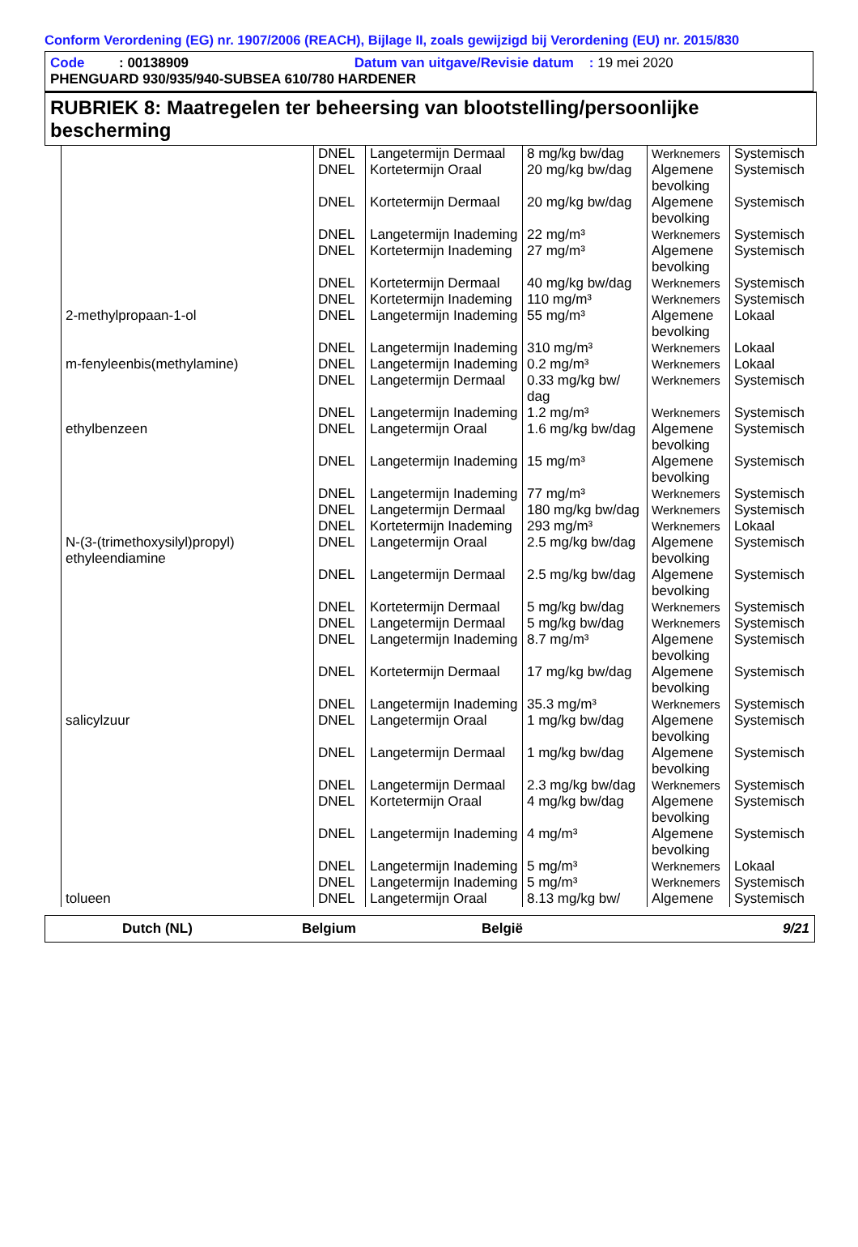Conform Verordening (EG) nr. 1907/2006 (REACH), Bijlage II, zoals gewijzigd bij Verordening (EU) nr. 2015/830
Code : 00138909 Datum van uitgave/Revisie datum : 19 mei 2020
PHENGUARD 930/935/940-SUBSEA 610/780 HARDENER
RUBRIEK 8: Maatregelen ter beheersing van blootstelling/persoonlijke bescherming
| | DNEL | Langetermijn Dermaal | 8 mg/kg bw/dag | Werknemers | Systemisch |
| | DNEL | Kortetermijn Oraal | 20 mg/kg bw/dag | Algemene bevolking | Systemisch |
| | DNEL | Kortetermijn Dermaal | 20 mg/kg bw/dag | Algemene bevolking | Systemisch |
| | DNEL | Langetermijn Inademing | 22 mg/m³ | Werknemers | Systemisch |
| | DNEL | Kortetermijn Inademing | 27 mg/m³ | Algemene bevolking | Systemisch |
| | DNEL | Kortetermijn Dermaal | 40 mg/kg bw/dag | Werknemers | Systemisch |
| | DNEL | Kortetermijn Inademing | 110 mg/m³ | Werknemers | Systemisch |
| 2-methylpropaan-1-ol | DNEL | Langetermijn Inademing | 55 mg/m³ | Algemene bevolking | Lokaal |
| | DNEL | Langetermijn Inademing | 310 mg/m³ | Werknemers | Lokaal |
| m-fenyleenbis(methylamine) | DNEL | Langetermijn Inademing | 0.2 mg/m³ | Werknemers | Lokaal |
| | DNEL | Langetermijn Dermaal | 0.33 mg/kg bw/ dag | Werknemers | Systemisch |
| | DNEL | Langetermijn Inademing | 1.2 mg/m³ | Werknemers | Systemisch |
| ethylbenzeen | DNEL | Langetermijn Oraal | 1.6 mg/kg bw/dag | Algemene bevolking | Systemisch |
| | DNEL | Langetermijn Inademing | 15 mg/m³ | Algemene bevolking | Systemisch |
| | DNEL | Langetermijn Inademing | 77 mg/m³ | Werknemers | Systemisch |
| | DNEL | Langetermijn Dermaal | 180 mg/kg bw/dag | Werknemers | Systemisch |
| | DNEL | Kortetermijn Inademing | 293 mg/m³ | Werknemers | Lokaal |
| N-(3-(trimethoxysilyl)propyl) ethyleendiamine | DNEL | Langetermijn Oraal | 2.5 mg/kg bw/dag | Algemene bevolking | Systemisch |
| | DNEL | Langetermijn Dermaal | 2.5 mg/kg bw/dag | Algemene bevolking | Systemisch |
| | DNEL | Kortetermijn Dermaal | 5 mg/kg bw/dag | Werknemers | Systemisch |
| | DNEL | Langetermijn Dermaal | 5 mg/kg bw/dag | Werknemers | Systemisch |
| | DNEL | Langetermijn Inademing | 8.7 mg/m³ | Algemene bevolking | Systemisch |
| | DNEL | Kortetermijn Dermaal | 17 mg/kg bw/dag | Algemene bevolking | Systemisch |
| | DNEL | Langetermijn Inademing | 35.3 mg/m³ | Werknemers | Systemisch |
| salicylzuur | DNEL | Langetermijn Oraal | 1 mg/kg bw/dag | Algemene bevolking | Systemisch |
| | DNEL | Langetermijn Dermaal | 1 mg/kg bw/dag | Algemene bevolking | Systemisch |
| | DNEL | Langetermijn Dermaal | 2.3 mg/kg bw/dag | Werknemers | Systemisch |
| | DNEL | Kortetermijn Oraal | 4 mg/kg bw/dag | Algemene bevolking | Systemisch |
| | DNEL | Langetermijn Inademing | 4 mg/m³ | Algemene bevolking | Systemisch |
| | DNEL | Langetermijn Inademing | 5 mg/m³ | Werknemers | Lokaal |
| | DNEL | Langetermijn Inademing | 5 mg/m³ | Werknemers | Systemisch |
| tolueen | DNEL | Langetermijn Oraal | 8.13 mg/kg bw/ | Algemene | Systemisch |
Dutch (NL) Belgium België 9/21